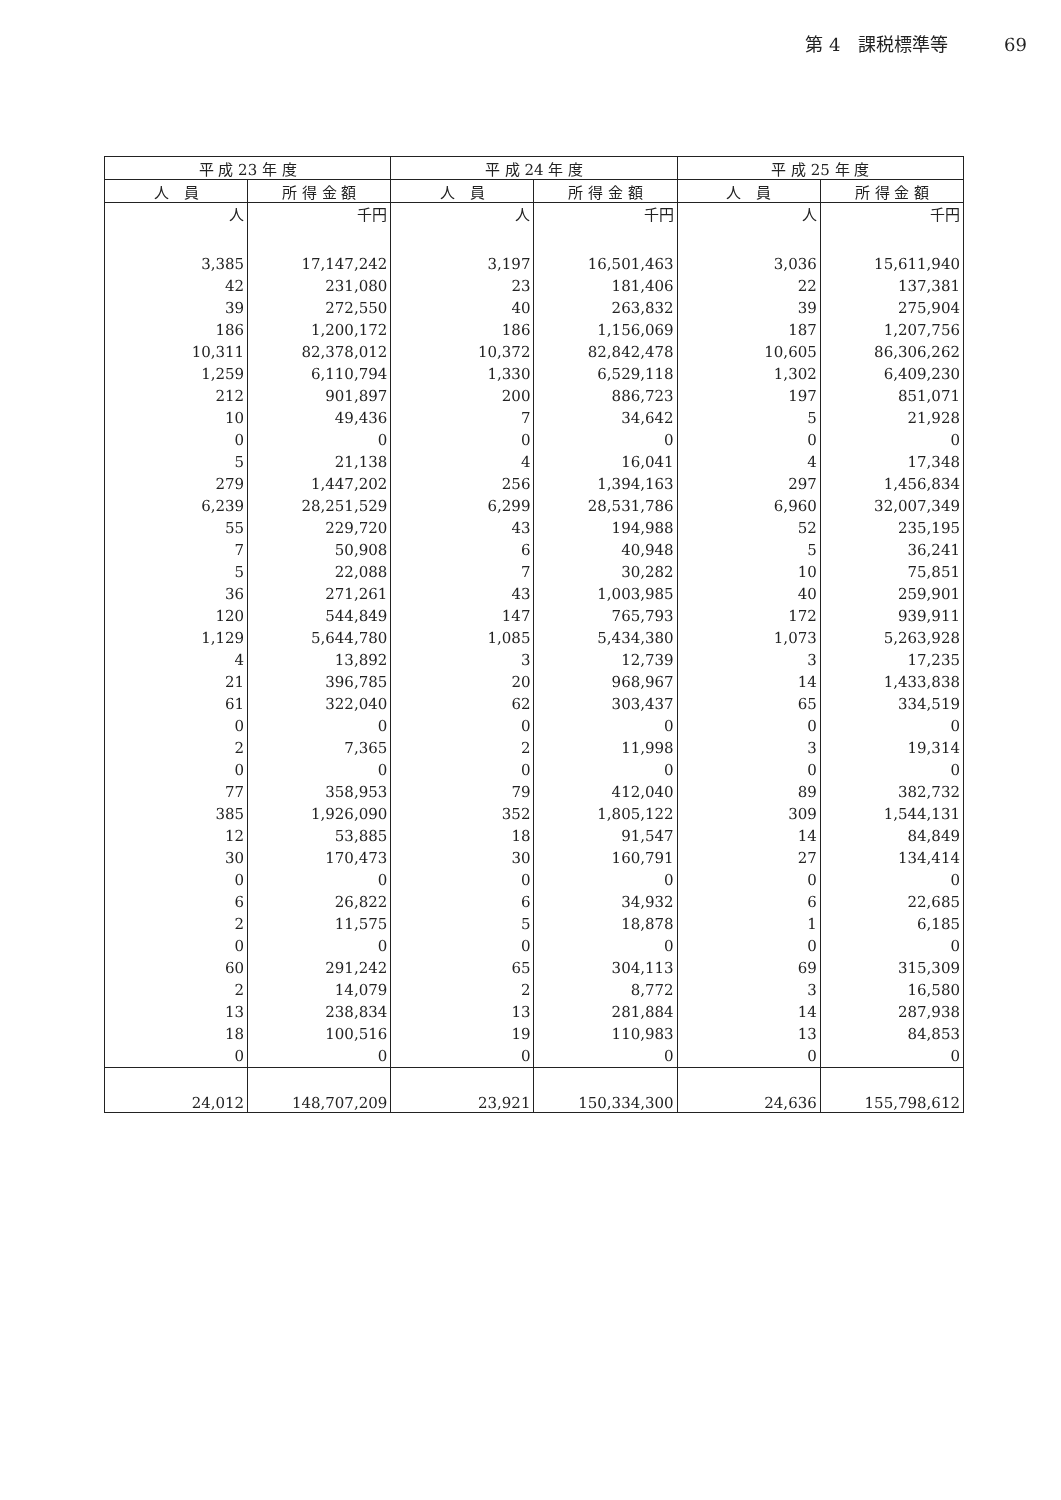第 4　課税標準等 69
| 平 成 23 年 度 | | 平 成 24 年 度 | | 平 成 25 年 度 | |
| --- | --- | --- | --- | --- | --- |
| 人 員 | 所 得 金 額 | 人 員 | 所 得 金 額 | 人 員 | 所 得 金 額 |
| 人 | 千円 | 人 | 千円 | 人 | 千円 |
| 3,385 | 17,147,242 | 3,197 | 16,501,463 | 3,036 | 15,611,940 |
| 42 | 231,080 | 23 | 181,406 | 22 | 137,381 |
| 39 | 272,550 | 40 | 263,832 | 39 | 275,904 |
| 186 | 1,200,172 | 186 | 1,156,069 | 187 | 1,207,756 |
| 10,311 | 82,378,012 | 10,372 | 82,842,478 | 10,605 | 86,306,262 |
| 1,259 | 6,110,794 | 1,330 | 6,529,118 | 1,302 | 6,409,230 |
| 212 | 901,897 | 200 | 886,723 | 197 | 851,071 |
| 10 | 49,436 | 7 | 34,642 | 5 | 21,928 |
| 0 | 0 | 0 | 0 | 0 | 0 |
| 5 | 21,138 | 4 | 16,041 | 4 | 17,348 |
| 279 | 1,447,202 | 256 | 1,394,163 | 297 | 1,456,834 |
| 6,239 | 28,251,529 | 6,299 | 28,531,786 | 6,960 | 32,007,349 |
| 55 | 229,720 | 43 | 194,988 | 52 | 235,195 |
| 7 | 50,908 | 6 | 40,948 | 5 | 36,241 |
| 5 | 22,088 | 7 | 30,282 | 10 | 75,851 |
| 36 | 271,261 | 43 | 1,003,985 | 40 | 259,901 |
| 120 | 544,849 | 147 | 765,793 | 172 | 939,911 |
| 1,129 | 5,644,780 | 1,085 | 5,434,380 | 1,073 | 5,263,928 |
| 4 | 13,892 | 3 | 12,739 | 3 | 17,235 |
| 21 | 396,785 | 20 | 968,967 | 14 | 1,433,838 |
| 61 | 322,040 | 62 | 303,437 | 65 | 334,519 |
| 0 | 0 | 0 | 0 | 0 | 0 |
| 2 | 7,365 | 2 | 11,998 | 3 | 19,314 |
| 0 | 0 | 0 | 0 | 0 | 0 |
| 77 | 358,953 | 79 | 412,040 | 89 | 382,732 |
| 385 | 1,926,090 | 352 | 1,805,122 | 309 | 1,544,131 |
| 12 | 53,885 | 18 | 91,547 | 14 | 84,849 |
| 30 | 170,473 | 30 | 160,791 | 27 | 134,414 |
| 0 | 0 | 0 | 0 | 0 | 0 |
| 6 | 26,822 | 6 | 34,932 | 6 | 22,685 |
| 2 | 11,575 | 5 | 18,878 | 1 | 6,185 |
| 0 | 0 | 0 | 0 | 0 | 0 |
| 60 | 291,242 | 65 | 304,113 | 69 | 315,309 |
| 2 | 14,079 | 2 | 8,772 | 3 | 16,580 |
| 13 | 238,834 | 13 | 281,884 | 14 | 287,938 |
| 18 | 100,516 | 19 | 110,983 | 13 | 84,853 |
| 0 | 0 | 0 | 0 | 0 | 0 |
| 24,012 | 148,707,209 | 23,921 | 150,334,300 | 24,636 | 155,798,612 |